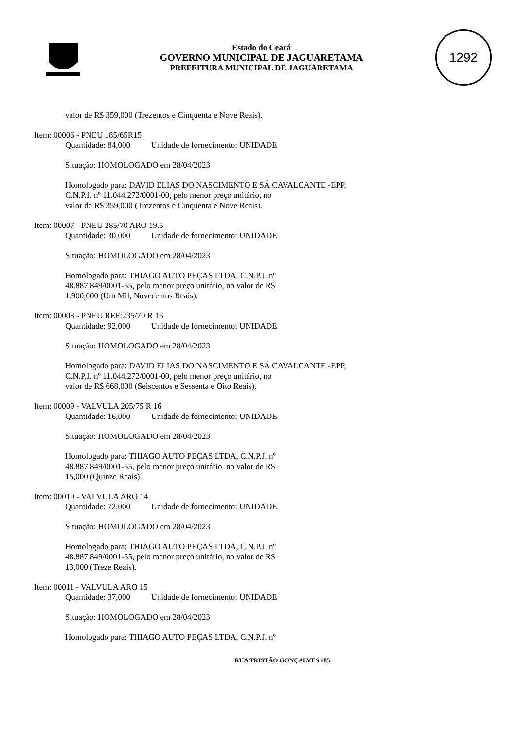Estado do Ceará
GOVERNO MUNICIPAL DE JAGUARETAMA
PREFEITURA MUNICIPAL DE JAGUARETAMA
1292
valor de R$ 359,000 (Trezentos e Cinquenta e Nove Reais).
Item: 00006 - PNEU 185/65R15
Quantidade: 84,000 Unidade de fornecimento: UNIDADE
Situação: HOMOLOGADO em 28/04/2023
Homologado para: DAVID ELIAS DO NASCIMENTO E SÁ CAVALCANTE -EPP,
C.N.P.J. nº 11.044.272/0001-00, pelo menor preço unitário, no
valor de R$ 359,000 (Trezentos e Cinquenta e Nove Reais).
Item: 00007 - PNEU 285/70 ARO 19.5
Quantidade: 30,000 Unidade de fornecimento: UNIDADE
Situação: HOMOLOGADO em 28/04/2023
Homologado para: THIAGO AUTO PEÇAS LTDA, C.N.P.J. nº
48.887.849/0001-55, pelo menor preço unitário, no valor de R$
1.900,000 (Um Mil, Novecentos Reais).
Item: 00008 - PNEU REF:235/70 R 16
Quantidade: 92,000 Unidade de fornecimento: UNIDADE
Situação: HOMOLOGADO em 28/04/2023
Homologado para: DAVID ELIAS DO NASCIMENTO E SÁ CAVALCANTE -EPP,
C.N.P.J. nº 11.044.272/0001-00, pelo menor preço unitário, no
valor de R$ 668,000 (Seiscentos e Sessenta e Oito Reais).
Item: 00009 - VALVULA 205/75 R 16
Quantidade: 16,000 Unidade de fornecimento: UNIDADE
Situação: HOMOLOGADO em 28/04/2023
Homologado para: THIAGO AUTO PEÇAS LTDA, C.N.P.J. nº
48.887.849/0001-55, pelo menor preço unitário, no valor de R$
15,000 (Quinze Reais).
Item: 00010 - VALVULA ARO 14
Quantidade: 72,000 Unidade de fornecimento: UNIDADE
Situação: HOMOLOGADO em 28/04/2023
Homologado para: THIAGO AUTO PEÇAS LTDA, C.N.P.J. nº
48.887.849/0001-55, pelo menor preço unitário, no valor de R$
13,000 (Treze Reais).
Item: 00011 - VALVULA ARO 15
Quantidade: 37,000 Unidade de fornecimento: UNIDADE
Situação: HOMOLOGADO em 28/04/2023
Homologado para: THIAGO AUTO PEÇAS LTDA, C.N.P.J. nº
RUA TRISTÃO GONÇALVES 185